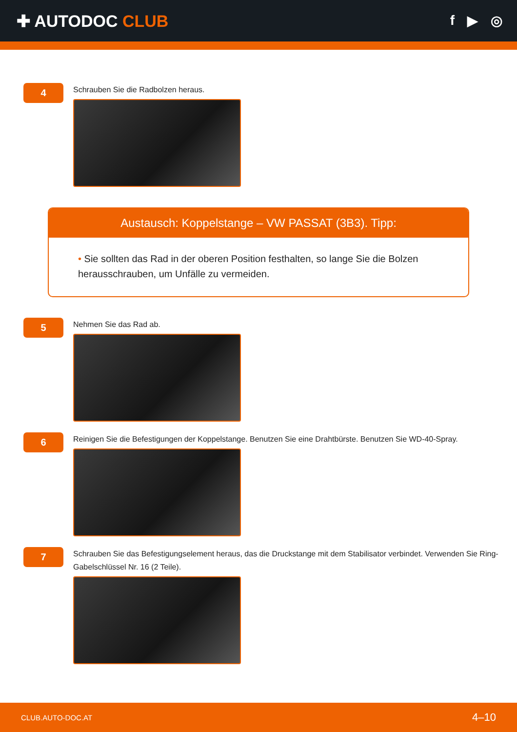✚ AUTODOC CLUB
f ▶ ◎
4
Schrauben Sie die Radbolzen heraus.
Austausch: Koppelstange – VW PASSAT (3B3). Tipp:
• Sie sollten das Rad in der oberen Position festhalten, so lange Sie die Bolzen herausschrauben, um Unfälle zu vermeiden.
5
Nehmen Sie das Rad ab.
6
Reinigen Sie die Befestigungen der Koppelstange. Benutzen Sie eine Drahtbürste. Benutzen Sie WD-40-Spray.
7
Schrauben Sie das Befestigungselement heraus, das die Druckstange mit dem Stabilisator verbindet. Verwenden Sie Ring-Gabelschlüssel Nr. 16 (2 Teile).
CLUB.AUTO-DOC.AT 4–10